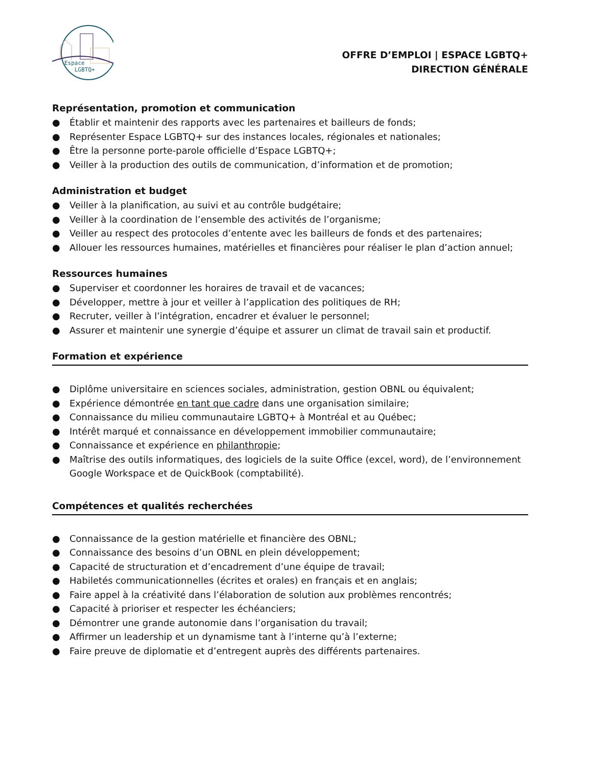Espace
LGBTQ+
OFFRE D’EMPLOI | ESPACE LGBTQ+
DIRECTION GÉNÉRALE
Représentation, promotion et communication
● Établir et maintenir des rapports avec les partenaires et bailleurs de fonds;
● Représenter Espace LGBTQ+ sur des instances locales, régionales et nationales;
● Être la personne porte-parole officielle d’Espace LGBTQ+;
● Veiller à la production des outils de communication, d’information et de promotion;
Administration et budget
● Veiller à la planification, au suivi et au contrôle budgétaire;
● Veiller à la coordination de l’ensemble des activités de l’organisme;
● Veiller au respect des protocoles d’entente avec les bailleurs de fonds et des partenaires;
● Allouer les ressources humaines, matérielles et financières pour réaliser le plan d’action annuel;
Ressources humaines
● Superviser et coordonner les horaires de travail et de vacances;
● Développer, mettre à jour et veiller à l’application des politiques de RH;
● Recruter, veiller à l’intégration, encadrer et évaluer le personnel;
● Assurer et maintenir une synergie d’équipe et assurer un climat de travail sain et productif.
Formation et expérience
● Diplôme universitaire en sciences sociales, administration, gestion OBNL ou équivalent;
● Expérience démontrée en tant que cadre dans une organisation similaire;
● Connaissance du milieu communautaire LGBTQ+ à Montréal et au Québec;
● Intérêt marqué et connaissance en développement immobilier communautaire;
● Connaissance et expérience en philanthropie;
● Maîtrise des outils informatiques, des logiciels de la suite Office (excel, word), de l’environnement Google Workspace et de QuickBook (comptabilité).
Compétences et qualités recherchées
● Connaissance de la gestion matérielle et financière des OBNL;
● Connaissance des besoins d’un OBNL en plein développement;
● Capacité de structuration et d’encadrement d’une équipe de travail;
● Habiletés communicationnelles (écrites et orales) en français et en anglais;
● Faire appel à la créativité dans l’élaboration de solution aux problèmes rencontrés;
● Capacité à prioriser et respecter les échéanciers;
● Démontrer une grande autonomie dans l’organisation du travail;
● Affirmer un leadership et un dynamisme tant à l’interne qu’à l’externe;
● Faire preuve de diplomatie et d’entregent auprès des différents partenaires.